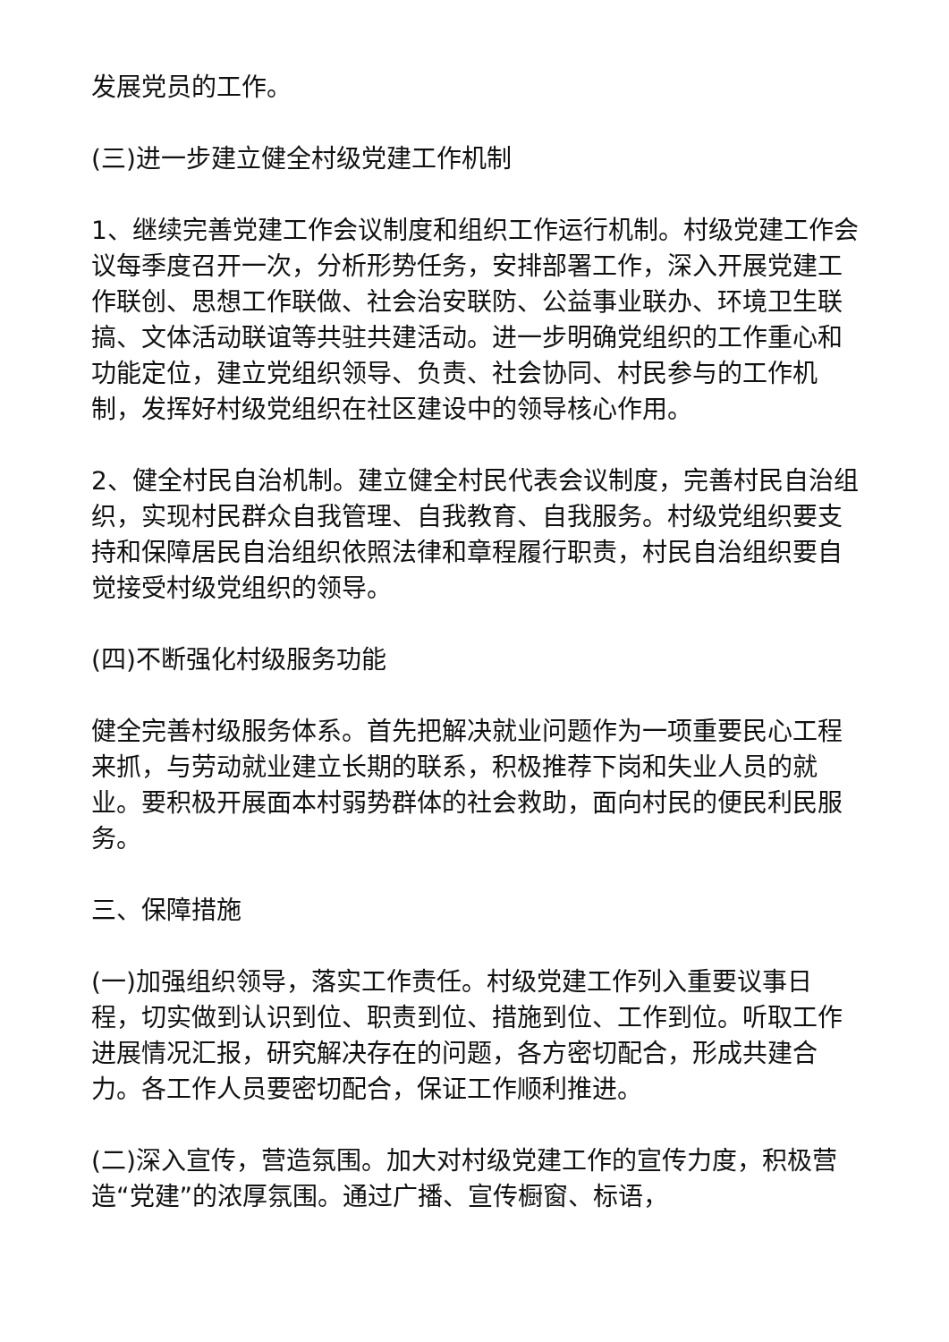发展党员的工作。
(三)进一步建立健全村级党建工作机制
1、继续完善党建工作会议制度和组织工作运行机制。村级党建工作会议每季度召开一次，分析形势任务，安排部署工作，深入开展党建工作联创、思想工作联做、社会治安联防、公益事业联办、环境卫生联搞、文体活动联谊等共驻共建活动。进一步明确党组织的工作重心和功能定位，建立党组织领导、负责、社会协同、村民参与的工作机制，发挥好村级党组织在社区建设中的领导核心作用。
2、健全村民自治机制。建立健全村民代表会议制度，完善村民自治组织，实现村民群众自我管理、自我教育、自我服务。村级党组织要支持和保障居民自治组织依照法律和章程履行职责，村民自治组织要自觉接受村级党组织的领导。
(四)不断强化村级服务功能
健全完善村级服务体系。首先把解决就业问题作为一项重要民心工程来抓，与劳动就业建立长期的联系，积极推荐下岗和失业人员的就业。要积极开展面本村弱势群体的社会救助，面向村民的便民利民服务。
三、保障措施
(一)加强组织领导，落实工作责任。村级党建工作列入重要议事日程，切实做到认识到位、职责到位、措施到位、工作到位。听取工作进展情况汇报，研究解决存在的问题，各方密切配合，形成共建合力。各工作人员要密切配合，保证工作顺利推进。
(二)深入宣传，营造氛围。加大对村级党建工作的宣传力度，积极营造“党建”的浓厚氛围。通过广播、宣传橱窗、标语，